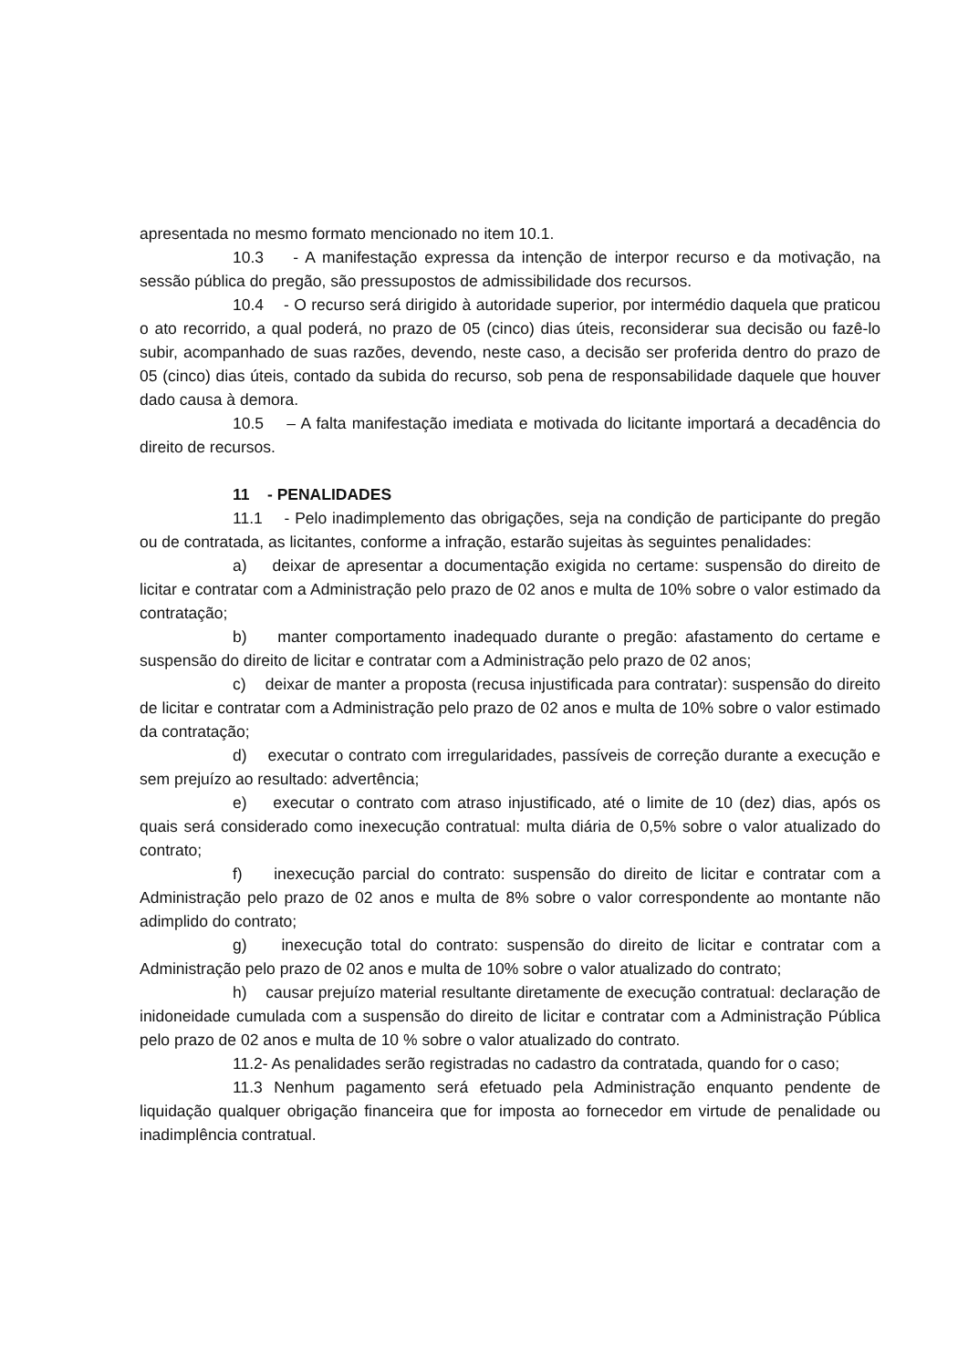apresentada no mesmo formato mencionado no item 10.1.
10.3 - A manifestação expressa da intenção de interpor recurso e da motivação, na sessão pública do pregão, são pressupostos de admissibilidade dos recursos.
10.4 - O recurso será dirigido à autoridade superior, por intermédio daquela que praticou o ato recorrido, a qual poderá, no prazo de 05 (cinco) dias úteis, reconsiderar sua decisão ou fazê-lo subir, acompanhado de suas razões, devendo, neste caso, a decisão ser proferida dentro do prazo de 05 (cinco) dias úteis, contado da subida do recurso, sob pena de responsabilidade daquele que houver dado causa à demora.
10.5 – A falta manifestação imediata e motivada do licitante importará a decadência do direito de recursos.
11 - PENALIDADES
11.1 - Pelo inadimplemento das obrigações, seja na condição de participante do pregão ou de contratada, as licitantes, conforme a infração, estarão sujeitas às seguintes penalidades:
a) deixar de apresentar a documentação exigida no certame: suspensão do direito de licitar e contratar com a Administração pelo prazo de 02 anos e multa de 10% sobre o valor estimado da contratação;
b) manter comportamento inadequado durante o pregão: afastamento do certame e suspensão do direito de licitar e contratar com a Administração pelo prazo de 02 anos;
c) deixar de manter a proposta (recusa injustificada para contratar): suspensão do direito de licitar e contratar com a Administração pelo prazo de 02 anos e multa de 10% sobre o valor estimado da contratação;
d) executar o contrato com irregularidades, passíveis de correção durante a execução e sem prejuízo ao resultado: advertência;
e) executar o contrato com atraso injustificado, até o limite de 10 (dez) dias, após os quais será considerado como inexecução contratual: multa diária de 0,5% sobre o valor atualizado do contrato;
f) inexecução parcial do contrato: suspensão do direito de licitar e contratar com a Administração pelo prazo de 02 anos e multa de 8% sobre o valor correspondente ao montante não adimplido do contrato;
g) inexecução total do contrato: suspensão do direito de licitar e contratar com a Administração pelo prazo de 02 anos e multa de 10% sobre o valor atualizado do contrato;
h) causar prejuízo material resultante diretamente de execução contratual: declaração de inidoneidade cumulada com a suspensão do direito de licitar e contratar com a Administração Pública pelo prazo de 02 anos e multa de 10 % sobre o valor atualizado do contrato.
11.2- As penalidades serão registradas no cadastro da contratada, quando for o caso;
11.3 Nenhum pagamento será efetuado pela Administração enquanto pendente de liquidação qualquer obrigação financeira que for imposta ao fornecedor em virtude de penalidade ou inadimplência contratual.